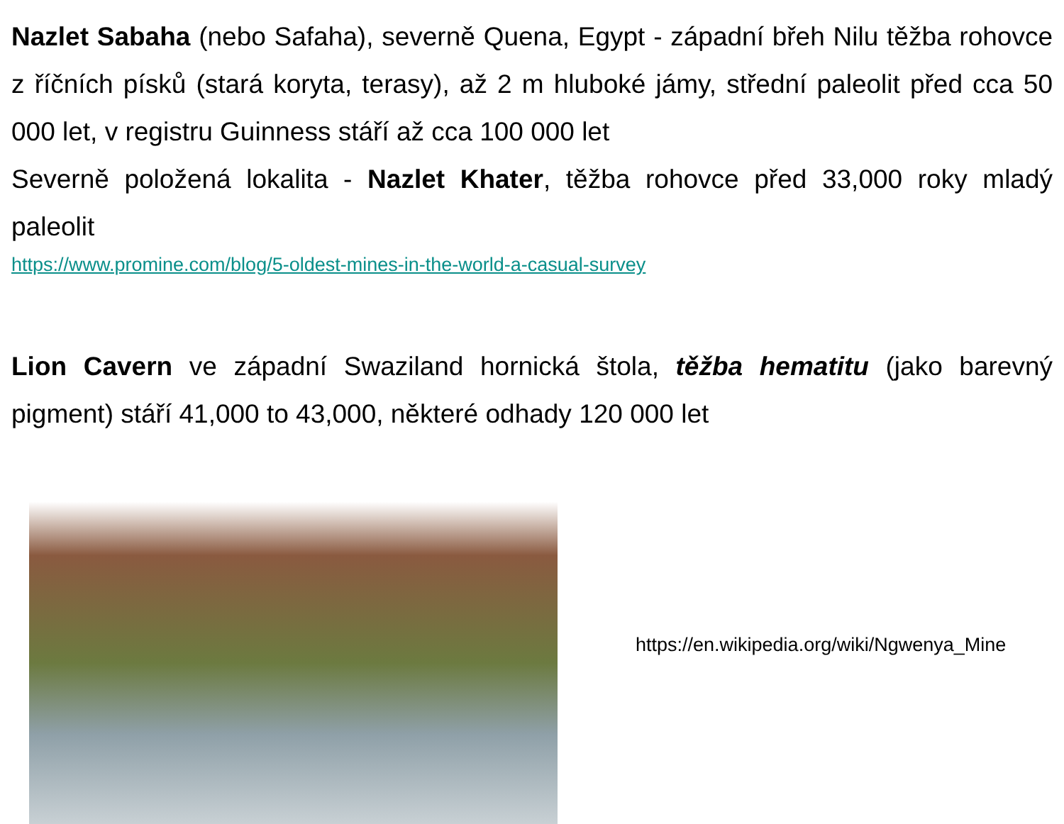Nazlet Sabaha (nebo Safaha), severně Quena, Egypt - západní břeh Nilu těžba rohovce z říčních písků (stará koryta, terasy), až 2 m hluboké jámy, střední paleolit před cca 50 000 let, v registru Guinness stáří až cca 100 000 let
Severně položená lokalita - Nazlet Khater, těžba rohovce před 33,000 roky mladý paleolit
https://www.promine.com/blog/5-oldest-mines-in-the-world-a-casual-survey
Lion Cavern ve západní Swaziland hornická štola, těžba hematitu (jako barevný pigment) stáří 41,000 to 43,000, některé odhady 120 000 let
https://en.wikipedia.org/wiki/Ngwenya_Mine